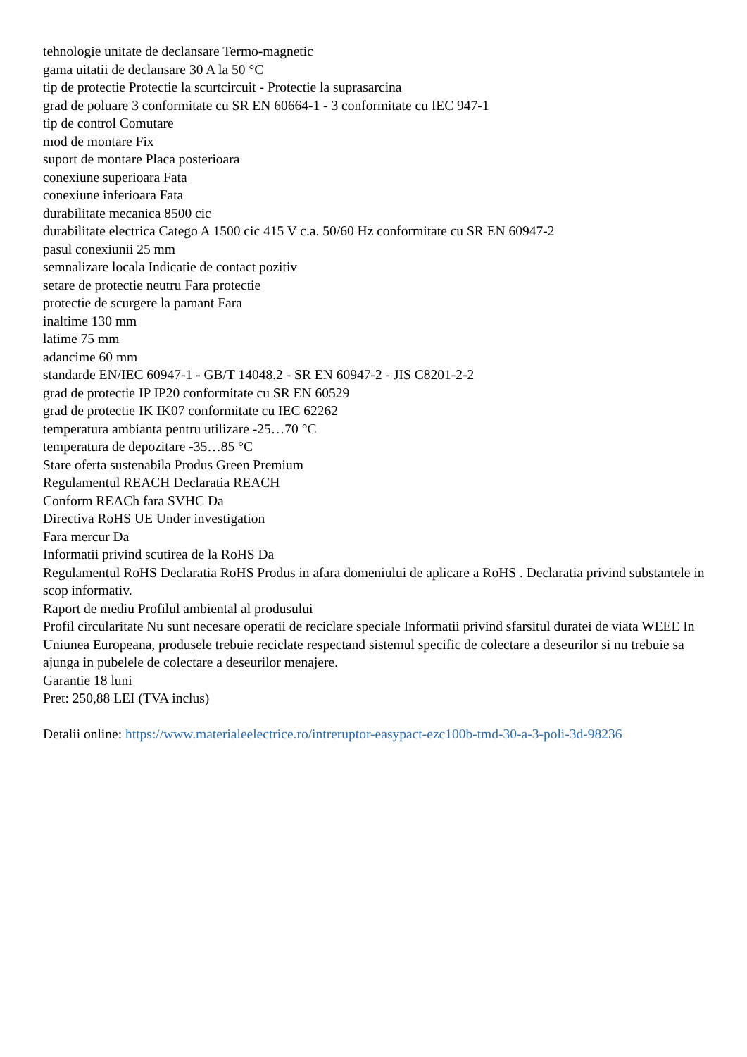tehnologie unitate de declansare Termo-magnetic
gama uitatii de declansare 30 A la 50 °C
tip de protectie Protectie la scurtcircuit - Protectie la suprasarcina
grad de poluare 3 conformitate cu SR EN 60664-1 - 3 conformitate cu IEC 947-1
tip de control Comutare
mod de montare Fix
suport de montare Placa posterioara
conexiune superioara Fata
conexiune inferioara Fata
durabilitate mecanica 8500 cic
durabilitate electrica Catego A 1500 cic 415 V c.a. 50/60 Hz conformitate cu SR EN 60947-2
pasul conexiunii 25 mm
semnalizare locala Indicatie de contact pozitiv
setare de protectie neutru Fara protectie
protectie de scurgere la pamant Fara
inaltime 130 mm
latime 75 mm
adancime 60 mm
standarde EN/IEC 60947-1 - GB/T 14048.2 - SR EN 60947-2 - JIS C8201-2-2
grad de protectie IP IP20 conformitate cu SR EN 60529
grad de protectie IK IK07 conformitate cu IEC 62262
temperatura ambianta pentru utilizare -25…70 °C
temperatura de depozitare -35…85 °C
Stare oferta sustenabila Produs Green Premium
Regulamentul REACH Declaratia REACH
Conform REACh fara SVHC Da
Directiva RoHS UE Under investigation
Fara mercur Da
Informatii privind scutirea de la RoHS Da
Regulamentul RoHS Declaratia RoHS Produs in afara domeniului de aplicare a RoHS . Declaratia privind substantele in scop informativ.
Raport de mediu Profilul ambiental al produsului
Profil circularitate Nu sunt necesare operatii de reciclare speciale Informatii privind sfarsitul duratei de viata WEEE In Uniunea Europeana, produsele trebuie reciclate respectand sistemul specific de colectare a deseurilor si nu trebuie sa ajunga in pubelele de colectare a deseurilor menajere.
Garantie 18 luni
Pret: 250,88 LEI (TVA inclus)
Detalii online: https://www.materialeelectrice.ro/intreruptor-easypact-ezc100b-tmd-30-a-3-poli-3d-98236